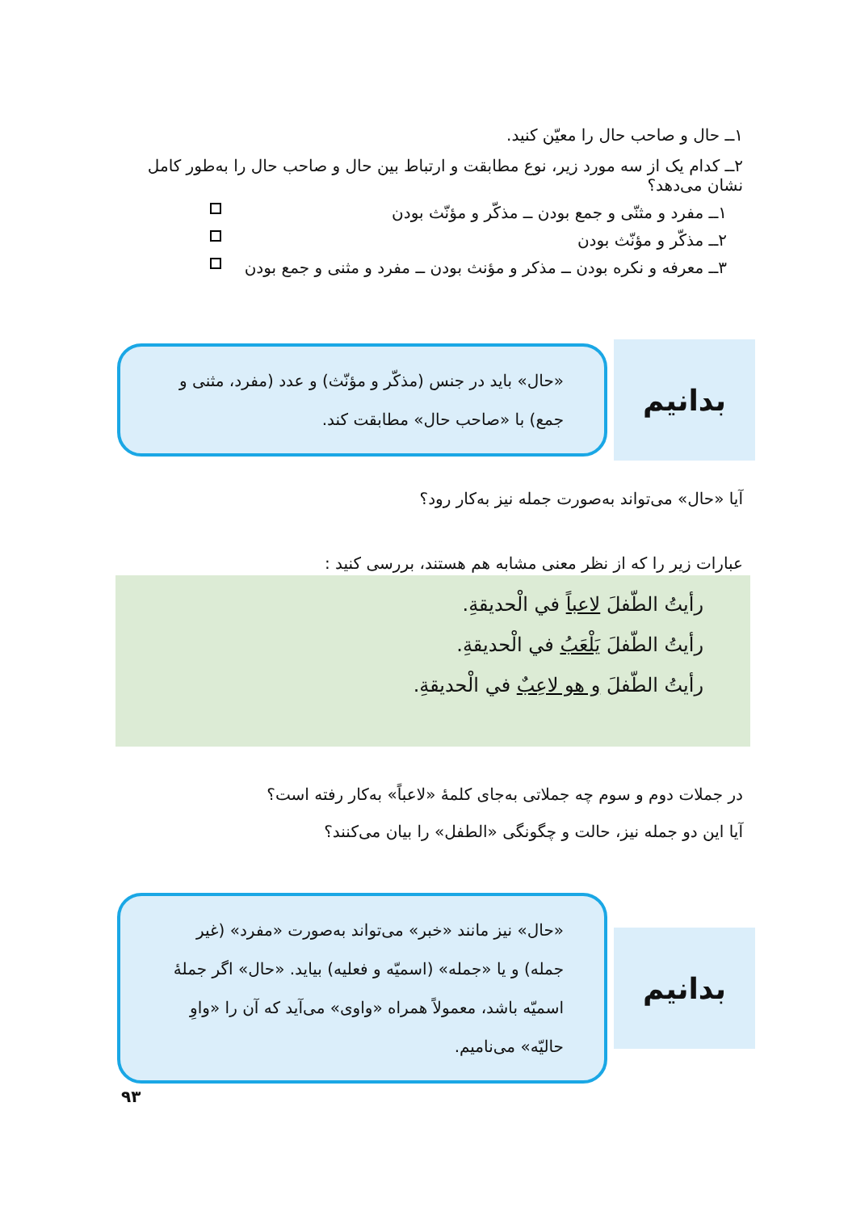۱ــ حال و صاحب حال را معيّن كنيد.
۲ــ كدام يک از سه مورد زير، نوع مطابقت و ارتباط بين حال و صاحب حال را به‌طور كامل نشان می‌دهد؟
۱ــ مفرد و مثنّی و جمع بودن ــ مذكّر و مؤنّث بودن
۲ــ مذكّر و مؤنّث بودن
۳ــ معرفه و نكره بودن ــ مذكر و مؤنث بودن ــ مفرد و مثنی و جمع بودن
بدانيم
«حال» بايد در جنس (مذكّر و مؤنّث) و عدد (مفرد، مثنی و جمع) با «صاحب حال» مطابقت كند.
آيا «حال» می‌تواند به‌صورت جمله نيز به‌كار رود؟
عبارات زير را كه از نظر معنی مشابه هم هستند، بررسی كنيد :
رأيتُ الطّفلَ لاعباً في الْحديقةِ.
رأيتُ الطّفلَ يَلْعَبُ في الْحديقةِ.
رأيتُ الطّفلَ و هو لاعِبٌ في الْحديقةِ.
در جملات دوم و سوم چه جملاتی به‌جای كلمهٔ «لاعباً» به‌كار رفته است؟
آيا اين دو جمله نيز، حالت و چگونگی «الطفل» را بيان می‌كنند؟
بدانيم
«حال» نيز مانند «خبر» می‌تواند به‌صورت «مفرد» (غير جمله) و يا «جمله» (اسميّه و فعليه) بيايد. «حال» اگر جملهٔ اسميّه باشد، معمولاً همراه «واوی» می‌آيد كه آن را «واوِ حاليّه» می‌ناميم.
۹۳